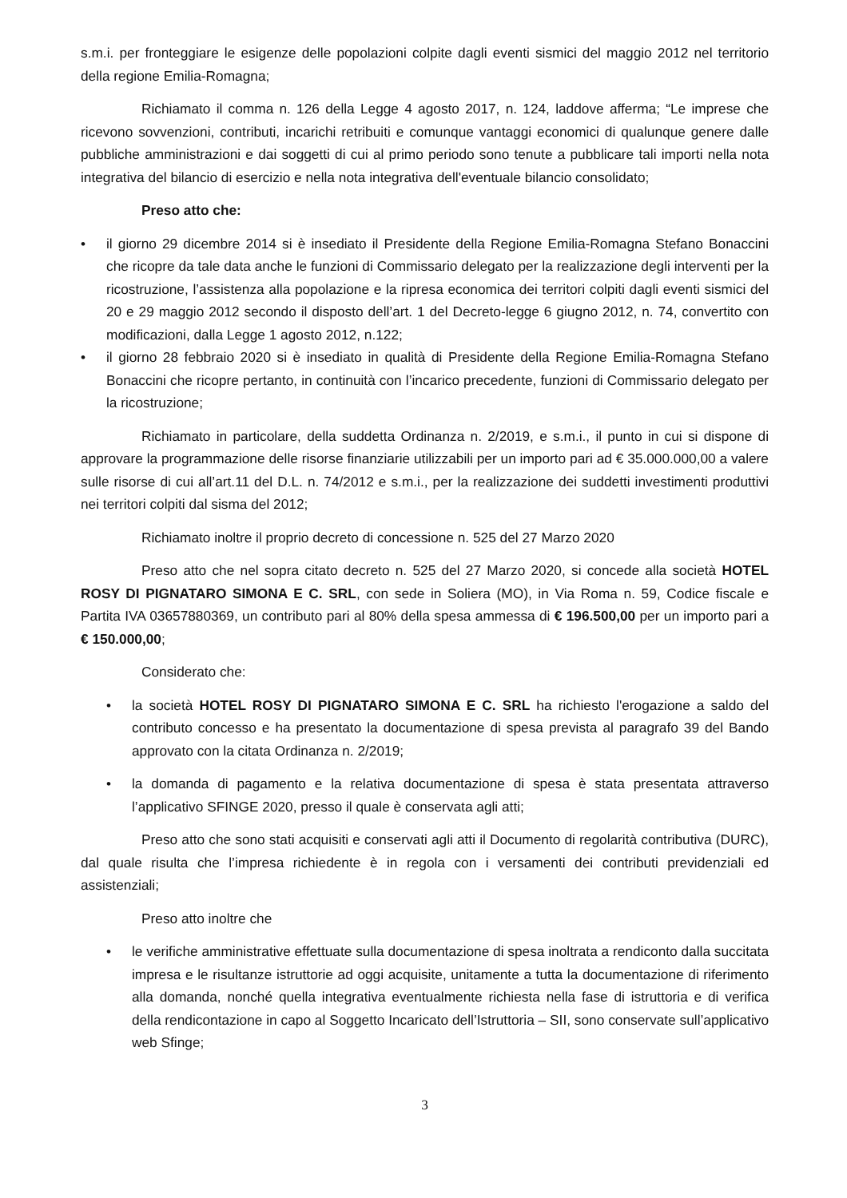s.m.i. per fronteggiare le esigenze delle popolazioni colpite dagli eventi sismici del maggio 2012 nel territorio della regione Emilia-Romagna;
Richiamato il comma n. 126 della Legge 4 agosto 2017, n. 124, laddove afferma; “Le imprese che ricevono sovvenzioni, contributi, incarichi retribuiti e comunque vantaggi economici di qualunque genere dalle pubbliche amministrazioni e dai soggetti di cui al primo periodo sono tenute a pubblicare tali importi nella nota integrativa del bilancio di esercizio e nella nota integrativa dell'eventuale bilancio consolidato;
Preso atto che:
• il giorno 29 dicembre 2014 si è insediato il Presidente della Regione Emilia-Romagna Stefano Bonaccini che ricopre da tale data anche le funzioni di Commissario delegato per la realizzazione degli interventi per la ricostruzione, l’assistenza alla popolazione e la ripresa economica dei territori colpiti dagli eventi sismici del 20 e 29 maggio 2012 secondo il disposto dell’art. 1 del Decreto-legge 6 giugno 2012, n. 74, convertito con modificazioni, dalla Legge 1 agosto 2012, n.122;
• il giorno 28 febbraio 2020 si è insediato in qualità di Presidente della Regione Emilia-Romagna Stefano Bonaccini che ricopre pertanto, in continuità con l’incarico precedente, funzioni di Commissario delegato per la ricostruzione;
Richiamato in particolare, della suddetta Ordinanza n. 2/2019, e s.m.i., il punto in cui si dispone di approvare la programmazione delle risorse finanziarie utilizzabili per un importo pari ad € 35.000.000,00 a valere sulle risorse di cui all’art.11 del D.L. n. 74/2012 e s.m.i., per la realizzazione dei suddetti investimenti produttivi nei territori colpiti dal sisma del 2012;
Richiamato inoltre il proprio decreto di concessione n. 525 del 27 Marzo 2020
Preso atto che nel sopra citato decreto n. 525 del 27 Marzo 2020, si concede alla società HOTEL ROSY DI PIGNATARO SIMONA E C. SRL, con sede in Soliera (MO), in Via Roma n. 59, Codice fiscale e Partita IVA 03657880369, un contributo pari al 80% della spesa ammessa di € 196.500,00 per un importo pari a € 150.000,00;
Considerato che:
• la società HOTEL ROSY DI PIGNATARO SIMONA E C. SRL ha richiesto l'erogazione a saldo del contributo concesso e ha presentato la documentazione di spesa prevista al paragrafo 39 del Bando approvato con la citata Ordinanza n. 2/2019;
• la domanda di pagamento e la relativa documentazione di spesa è stata presentata attraverso l’applicativo SFINGE 2020, presso il quale è conservata agli atti;
Preso atto che sono stati acquisiti e conservati agli atti il Documento di regolarità contributiva (DURC), dal quale risulta che l’impresa richiedente è in regola con i versamenti dei contributi previdenziali ed assistenziali;
Preso atto inoltre che
• le verifiche amministrative effettuate sulla documentazione di spesa inoltrata a rendiconto dalla succitata impresa e le risultanze istruttorie ad oggi acquisite, unitamente a tutta la documentazione di riferimento alla domanda, nonché quella integrativa eventualmente richiesta nella fase di istruttoria e di verifica della rendicontazione in capo al Soggetto Incaricato dell’Istruttoria – SII, sono conservate sull’applicativo web Sfinge;
3